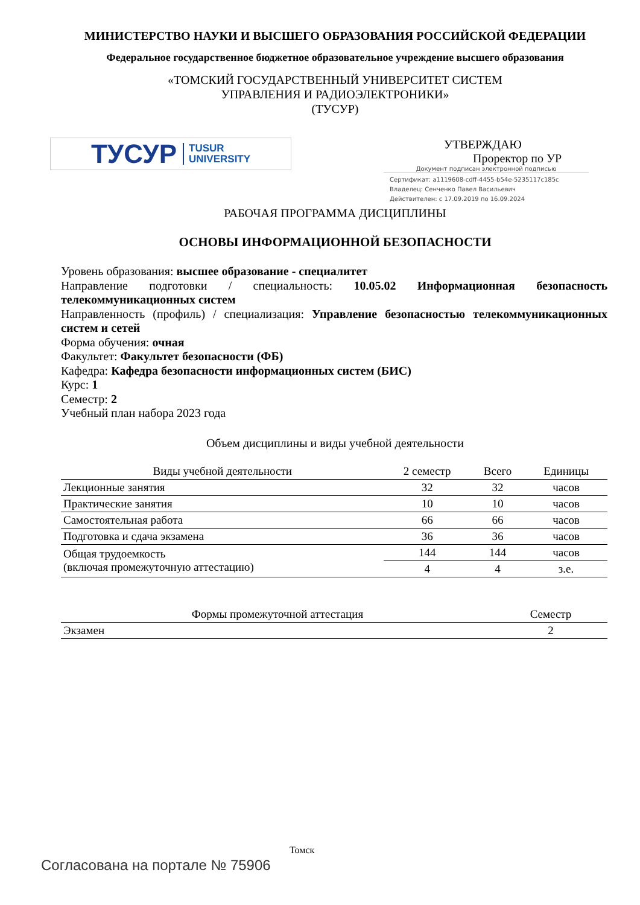МИНИСТЕРСТВО НАУКИ И ВЫСШЕГО ОБРАЗОВАНИЯ РОССИЙСКОЙ ФЕДЕРАЦИИ
Федеральное государственное бюджетное образовательное учреждение высшего образования
«ТОМСКИЙ ГОСУДАРСТВЕННЫЙ УНИВЕРСИТЕТ СИСТЕМ
УПРАВЛЕНИЯ И РАДИОЭЛЕКТРОНИКИ»
(ТУСУР)
ТУСУР TUSUR
UNIVERSITY
УТВЕРЖДАЮ
Проректор по УР
Документ подписан электронной подписью
Сертификат: a1119608-cdff-4455-b54e-5235117c185c
Владелец: Сенченко Павел Васильевич
Действителен: с 17.09.2019 по 16.09.2024
РАБОЧАЯ ПРОГРАММА ДИСЦИПЛИНЫ
ОСНОВЫ ИНФОРМАЦИОННОЙ БЕЗОПАСНОСТИ
Уровень образования: высшее образование - специалитет
Направление подготовки / специальность: 10.05.02 Информационная безопасность телекоммуникационных систем
Направленность (профиль) / специализация: Управление безопасностью телекоммуникационных систем и сетей
Форма обучения: очная
Факультет: Факультет безопасности (ФБ)
Кафедра: Кафедра безопасности информационных систем (БИС)
Курс: 1
Семестр: 2
Учебный план набора 2023 года
Объем дисциплины и виды учебной деятельности
| Виды учебной деятельности | 2 семестр | Всего | Единицы |
| --- | --- | --- | --- |
| Лекционные занятия | 32 | 32 | часов |
| Практические занятия | 10 | 10 | часов |
| Самостоятельная работа | 66 | 66 | часов |
| Подготовка и сдача экзамена | 36 | 36 | часов |
| Общая трудоемкость (включая промежуточную аттестацию) | 144 | 144 | часов |
| | 4 | 4 | з.е. |
| Формы промежуточной аттестация | Семестр |
| --- | --- |
| Экзамен | 2 |
Томск
Согласована на портале № 75906